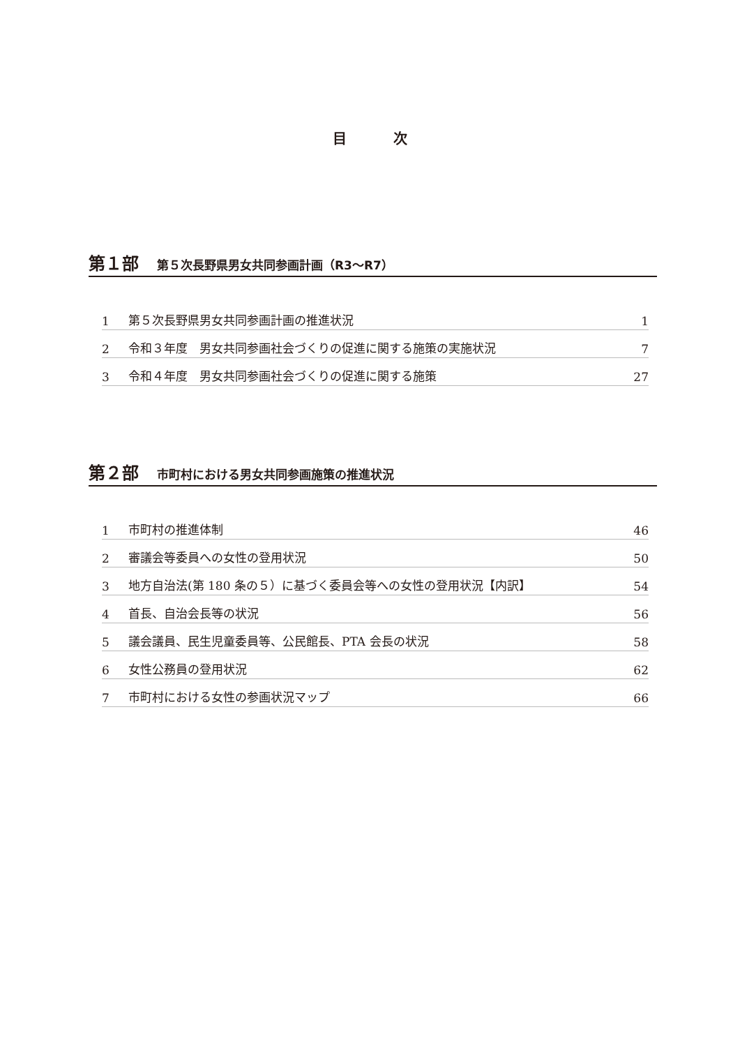目 次
第１部 第５次長野県男女共同参画計画（R3～R7）
1 第５次長野県男女共同参画計画の推進状況 1
2 令和３年度　男女共同参画社会づくりの促進に関する施策の実施状況 7
3 令和４年度　男女共同参画社会づくりの促進に関する施策 27
第２部 市町村における男女共同参画施策の推進状況
1 市町村の推進体制 46
2 審議会等委員への女性の登用状況 50
3 地方自治法(第 180 条の５）に基づく委員会等への女性の登用状況【内訳】 54
4 首長、自治会長等の状況 56
5 議会議員、民生児童委員等、公民館長、PTA 会長の状況 58
6 女性公務員の登用状況 62
7 市町村における女性の参画状況マップ 66